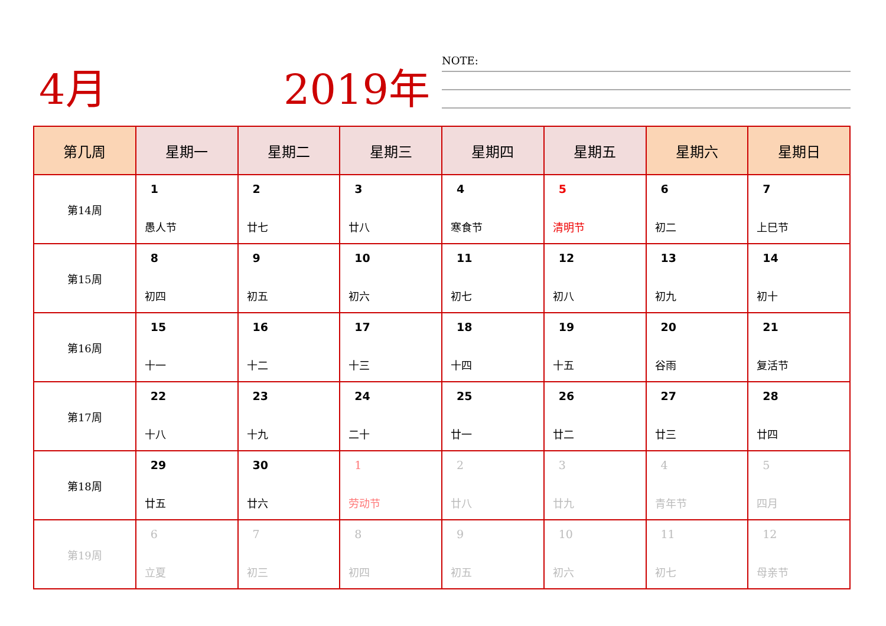4月 2019年 NOTE:
| 第几周 | 星期一 | 星期二 | 星期三 | 星期四 | 星期五 | 星期六 | 星期日 |
| --- | --- | --- | --- | --- | --- | --- | --- |
| 第14周 | 1 愚人节 | 2 廿七 | 3 廿八 | 4 寒食节 | 5 清明节 | 6 初二 | 7 上巳节 |
| 第15周 | 8 初四 | 9 初五 | 10 初六 | 11 初七 | 12 初八 | 13 初九 | 14 初十 |
| 第16周 | 15 十一 | 16 十二 | 17 十三 | 18 十四 | 19 十五 | 20 谷雨 | 21 复活节 |
| 第17周 | 22 十八 | 23 十九 | 24 二十 | 25 廿一 | 26 廿二 | 27 廿三 | 28 廿四 |
| 第18周 | 29 廿五 | 30 廿六 | 1 劳动节 | 2 廿八 | 3 廿九 | 4 青年节 | 5 四月 |
| 第19周 | 6 立夏 | 7 初三 | 8 初四 | 9 初五 | 10 初六 | 11 初七 | 12 母亲节 |